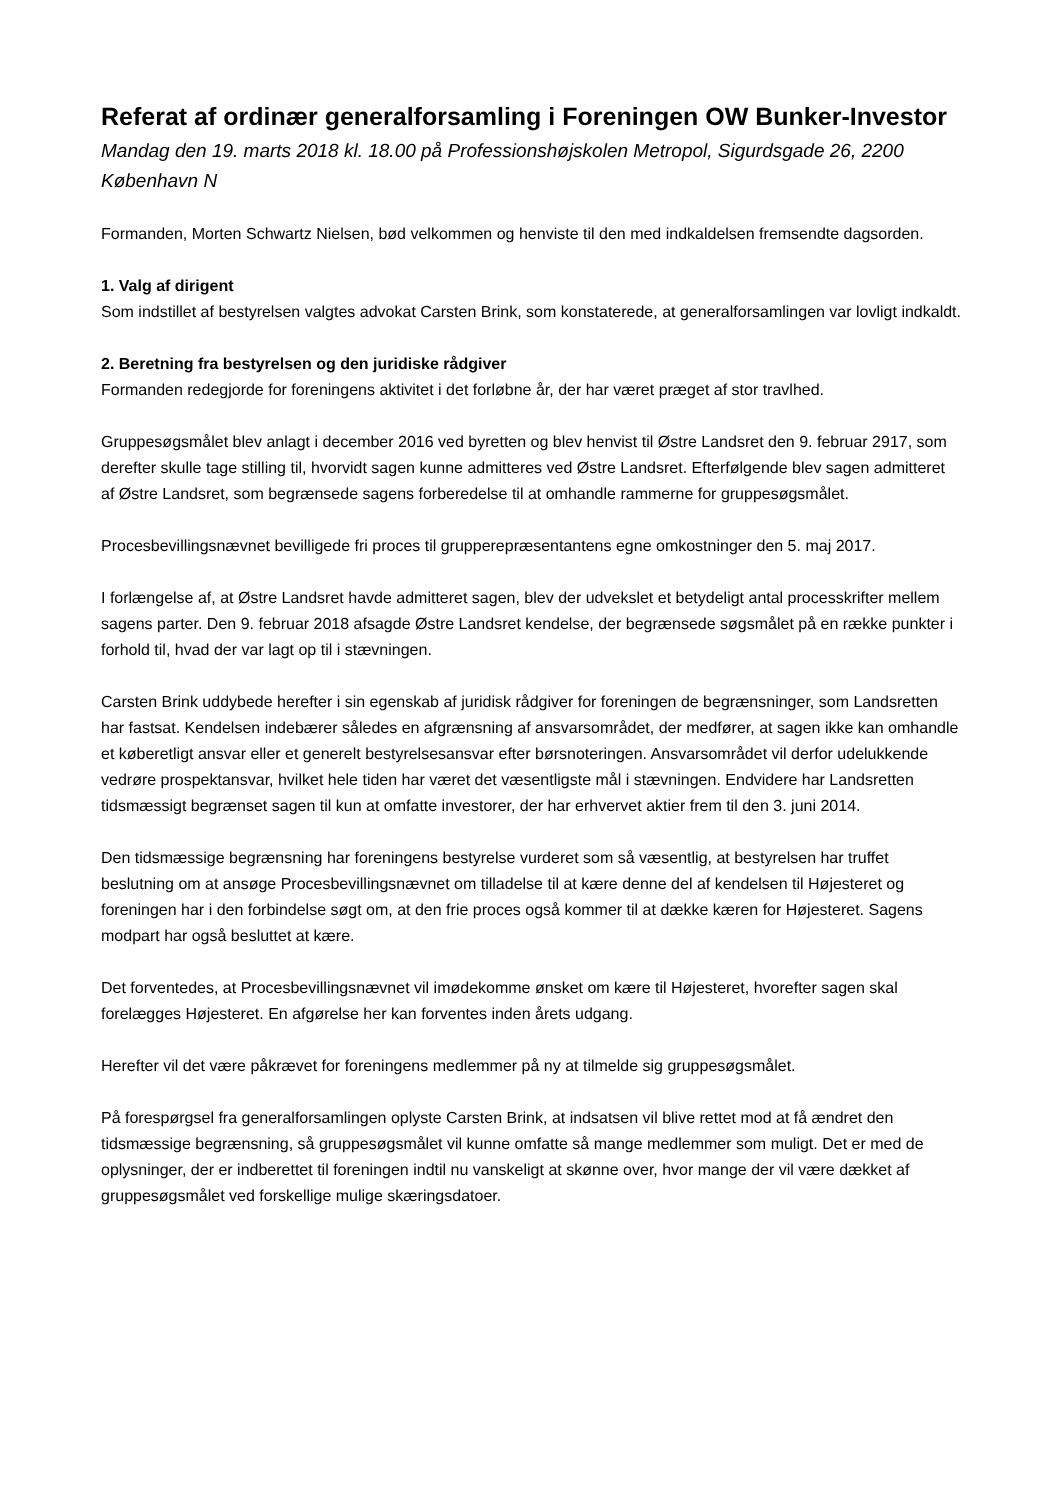Referat af ordinær generalforsamling i Foreningen OW Bunker-Investor
Mandag den 19. marts 2018 kl. 18.00 på Professionshøjskolen Metropol, Sigurdsgade 26, 2200 København N
Formanden, Morten Schwartz Nielsen, bød velkommen og henviste til den med indkaldelsen fremsendte dagsorden.
1. Valg af dirigent
Som indstillet af bestyrelsen valgtes advokat Carsten Brink, som konstaterede, at generalforsamlingen var lovligt indkaldt.
2. Beretning fra bestyrelsen og den juridiske rådgiver
Formanden redegjorde for foreningens aktivitet i det forløbne år, der har været præget af stor travlhed.
Gruppesøgsmålet blev anlagt i december 2016 ved byretten og blev henvist til Østre Landsret den 9. februar 2917, som derefter skulle tage stilling til, hvorvidt sagen kunne admitteres ved Østre Landsret. Efterfølgende blev sagen admitteret af Østre Landsret, som begrænsede sagens forberedelse til at omhandle rammerne for gruppesøgsmålet.
Procesbevillingsnævnet bevilligede fri proces til grupperepræsentantens egne omkostninger den 5. maj 2017.
I forlængelse af, at Østre Landsret havde admitteret sagen, blev der udvekslet et betydeligt antal processkrifter mellem sagens parter. Den 9. februar 2018 afsagde Østre Landsret kendelse, der begrænsede søgsmålet på en række punkter i forhold til, hvad der var lagt op til i stævningen.
Carsten Brink uddybede herefter i sin egenskab af juridisk rådgiver for foreningen de begrænsninger, som Landsretten har fastsat. Kendelsen indebærer således en afgrænsning af ansvarsområdet, der medfører, at sagen ikke kan omhandle et køberetligt ansvar eller et generelt bestyrelsesansvar efter børsnoteringen. Ansvarsområdet vil derfor udelukkende vedrøre prospektansvar, hvilket hele tiden har været det væsentligste mål i stævningen. Endvidere har Landsretten tidsmæssigt begrænset sagen til kun at omfatte investorer, der har erhvervet aktier frem til den 3. juni 2014.
Den tidsmæssige begrænsning har foreningens bestyrelse vurderet som så væsentlig, at bestyrelsen har truffet beslutning om at ansøge Procesbevillingsnævnet om tilladelse til at kære denne del af kendelsen til Højesteret og foreningen har i den forbindelse søgt om, at den frie proces også kommer til at dække kæren for Højesteret. Sagens modpart har også besluttet at kære.
Det forventedes, at Procesbevillingsnævnet vil imødekomme ønsket om kære til Højesteret, hvorefter sagen skal forelægges Højesteret. En afgørelse her kan forventes inden årets udgang.
Herefter vil det være påkrævet for foreningens medlemmer på ny at tilmelde sig gruppesøgsmålet.
På forespørgsel fra generalforsamlingen oplyste Carsten Brink, at indsatsen vil blive rettet mod at få ændret den tidsmæssige begrænsning, så gruppesøgsmålet vil kunne omfatte så mange medlemmer som muligt. Det er med de oplysninger, der er indberettet til foreningen indtil nu vanskeligt at skønne over, hvor mange der vil være dækket af gruppesøgsmålet ved forskellige mulige skæringsdatoer.